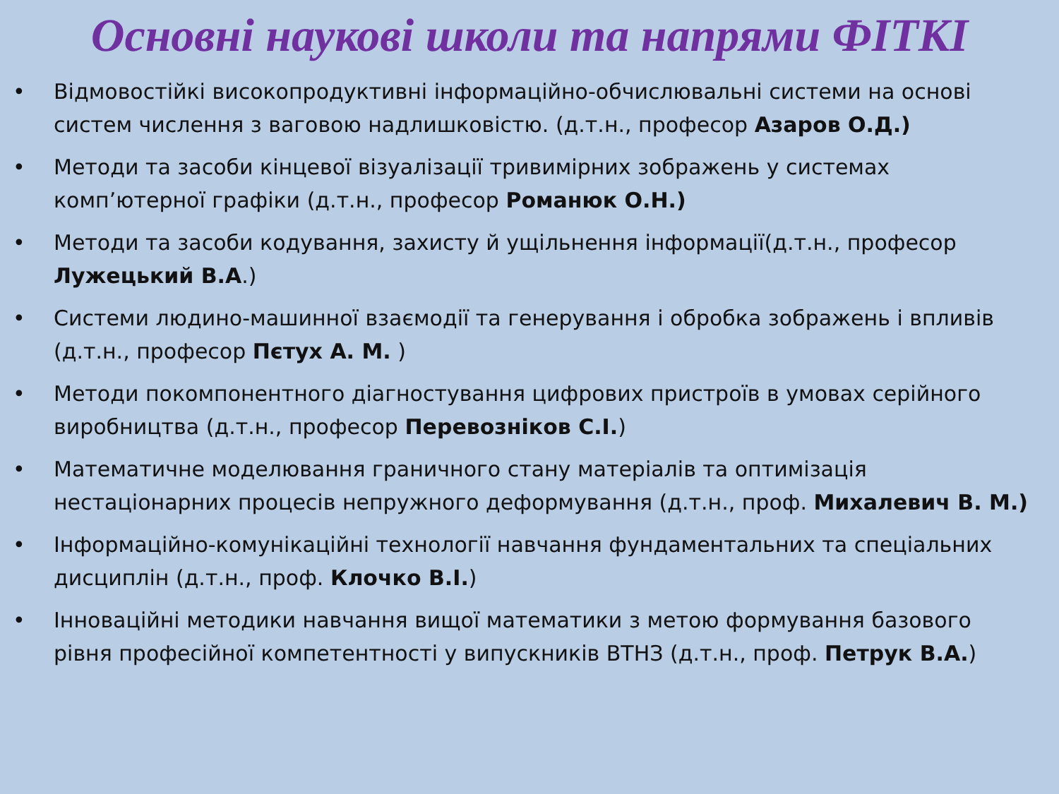Основні наукові школи та напрями ФІТКІ
• Відмовостійкі високопродуктивні інформаційно-обчислювальні системи на основі систем числення з ваговою надлишковістю. (д.т.н., професор Азаров О.Д.)
• Методи та засоби кінцевої візуалізації тривимірних зображень у системах комп’ютерної графіки (д.т.н., професор Романюк О.Н.)
• Методи та засоби кодування, захисту й ущільнення інформації(д.т.н., професор Лужецький В.А.)
• Системи людино-машинної взаємодії та генерування і обробка зображень і впливів (д.т.н., професор Пєтух А. М. )
• Методи покомпонентного діагностування цифрових пристроїв в умовах серійного виробництва (д.т.н., професор Перевознiков С.І.)
• Математичне моделювання граничного стану матеріалів та оптимізація нестаціонарних процесів непружного деформування (д.т.н., проф. Михалевич В. М.)
• Інформаційно-комунікаційні технології навчання фундаментальних та спеціальних дисциплін (д.т.н., проф. Клочко В.І.)
• Інноваційні методики навчання вищої математики з метою формування базового рівня професійної компетентності у випускників ВТНЗ (д.т.н., проф. Петрук В.А.)